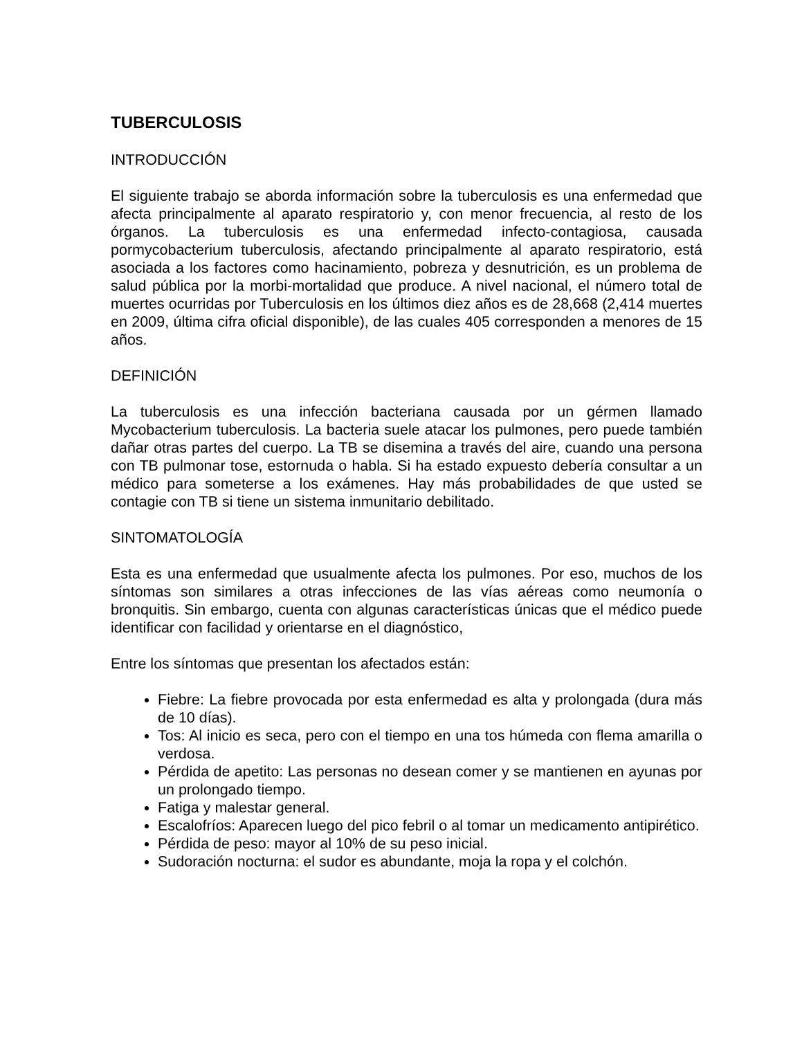TUBERCULOSIS
INTRODUCCIÓN
El siguiente trabajo se aborda información sobre la tuberculosis es una enfermedad que afecta principalmente al aparato respiratorio y, con menor frecuencia, al resto de los órganos. La tuberculosis es una enfermedad infecto-contagiosa, causada pormycobacterium tuberculosis, afectando principalmente al aparato respiratorio, está asociada a los factores como hacinamiento, pobreza y desnutrición, es un problema de salud pública por la morbi-mortalidad que produce. A nivel nacional, el número total de muertes ocurridas por Tuberculosis en los últimos diez años es de 28,668 (2,414 muertes en 2009, última cifra oficial disponible), de las cuales 405 corresponden a menores de 15 años.
DEFINICIÓN
La tuberculosis es una infección bacteriana causada por un gérmen llamado Mycobacterium tuberculosis. La bacteria suele atacar los pulmones, pero puede también dañar otras partes del cuerpo. La TB se disemina a través del aire, cuando una persona con TB pulmonar tose, estornuda o habla. Si ha estado expuesto debería consultar a un médico para someterse a los exámenes. Hay más probabilidades de que usted se contagie con TB si tiene un sistema inmunitario debilitado.
SINTOMATOLOGÍA
Esta es una enfermedad que usualmente afecta los pulmones. Por eso, muchos de los síntomas son similares a otras infecciones de las vías aéreas como neumonía o bronquitis. Sin embargo, cuenta con algunas características únicas que el médico puede identificar con facilidad y orientarse en el diagnóstico,
Entre los síntomas que presentan los afectados están:
Fiebre: La fiebre provocada por esta enfermedad es alta y prolongada (dura más de 10 días).
Tos: Al inicio es seca, pero con el tiempo en una tos húmeda con flema amarilla o verdosa.
Pérdida de apetito: Las personas no desean comer y se mantienen en ayunas por un prolongado tiempo.
Fatiga y malestar general.
Escalofríos: Aparecen luego del pico febril o al tomar un medicamento antipirético.
Pérdida de peso: mayor al 10% de su peso inicial.
Sudoración nocturna: el sudor es abundante, moja la ropa y el colchón.